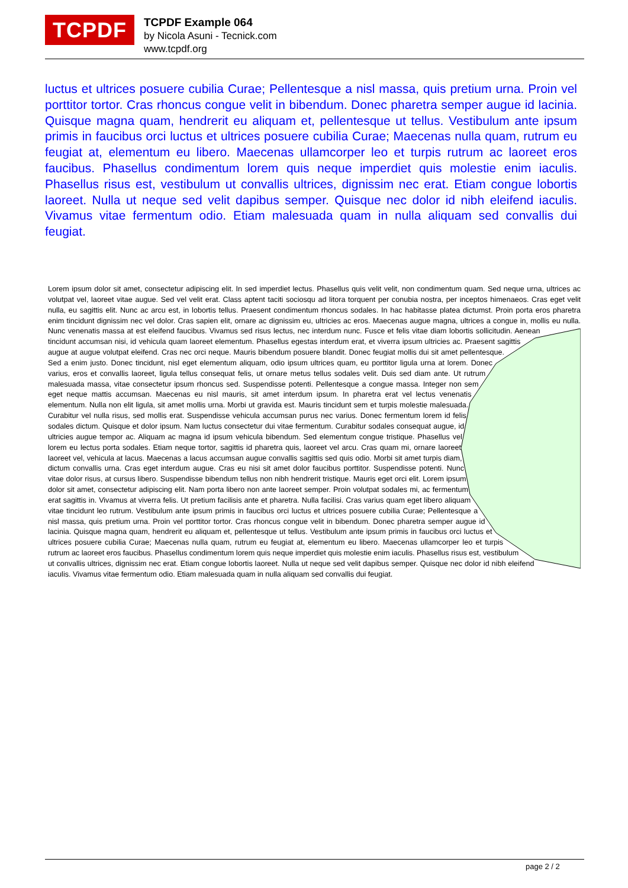TCPDF
TCPDF Example 064
by Nicola Asuni - Tecnick.com
www.tcpdf.org
luctus et ultrices posuere cubilia Curae; Pellentesque a nisl massa, quis pretium urna. Proin vel porttitor tortor. Cras rhoncus congue velit in bibendum. Donec pharetra semper augue id lacinia. Quisque magna quam, hendrerit eu aliquam et, pellentesque ut tellus. Vestibulum ante ipsum primis in faucibus orci luctus et ultrices posuere cubilia Curae; Maecenas nulla quam, rutrum eu feugiat at, elementum eu libero. Maecenas ullamcorper leo et turpis rutrum ac laoreet eros faucibus. Phasellus condimentum lorem quis neque imperdiet quis molestie enim iaculis. Phasellus risus est, vestibulum ut convallis ultrices, dignissim nec erat. Etiam congue lobortis laoreet. Nulla ut neque sed velit dapibus semper. Quisque nec dolor id nibh eleifend iaculis. Vivamus vitae fermentum odio. Etiam malesuada quam in nulla aliquam sed convallis dui feugiat.
Lorem ipsum dolor sit amet, consectetur adipiscing elit. In sed imperdiet lectus. Phasellus quis velit velit, non condimentum quam. Sed neque urna, ultrices ac volutpat vel, laoreet vitae augue. Sed vel velit erat. Class aptent taciti sociosqu ad litora torquent per conubia nostra, per inceptos himenaeos. Cras eget velit nulla, eu sagittis elit. Nunc ac arcu est, in lobortis tellus. Praesent condimentum rhoncus sodales. In hac habitasse platea dictumst. Proin porta eros pharetra enim tincidunt dignissim nec vel dolor. Cras sapien elit, ornare ac dignissim eu, ultricies ac eros. Maecenas augue magna, ultrices a congue in, mollis eu nulla. Nunc venenatis massa at est eleifend faucibus. Vivamus sed risus lectus, nec interdum nunc. Fusce et felis vitae diam lobortis sollicitudin. Aenean tincidunt accumsan nisi, id vehicula quam laoreet elementum. Phasellus egestas interdum erat, et viverra ipsum ultricies ac. Praesent sagittis augue at augue volutpat eleifend. Cras nec orci neque. Mauris bibendum posuere blandit. Donec feugiat mollis dui sit amet pellentesque. Sed a enim justo. Donec tincidunt, nisl eget elementum aliquam, odio ipsum ultrices quam, eu porttitor ligula urna at lorem. Donec varius, eros et convallis laoreet, ligula tellus consequat felis, ut ornare metus tellus sodales velit. Duis sed diam ante. Ut rutrum malesuada massa, vitae consectetur ipsum rhoncus sed. Suspendisse potenti. Pellentesque a congue massa. Integer non sem eget neque mattis accumsan. Maecenas eu nisl mauris, sit amet interdum ipsum. In pharetra erat vel lectus venenatis elementum. Nulla non elit ligula, sit amet mollis urna. Morbi ut gravida est. Mauris tincidunt sem et turpis molestie malesuada. Curabitur vel nulla risus, sed mollis erat. Suspendisse vehicula accumsan purus nec varius. Donec fermentum lorem id felis sodales dictum. Quisque et dolor ipsum. Nam luctus consectetur dui vitae fermentum. Curabitur sodales consequat augue, id ultricies augue tempor ac. Aliquam ac magna id ipsum vehicula bibendum. Sed elementum congue tristique. Phasellus vel lorem eu lectus porta sodales. Etiam neque tortor, sagittis id pharetra quis, laoreet vel arcu. Cras quam mi, ornare laoreet laoreet vel, vehicula at lacus. Maecenas a lacus accumsan augue convallis sagittis sed quis odio. Morbi sit amet turpis diam, dictum convallis urna. Cras eget interdum augue. Cras eu nisi sit amet dolor faucibus porttitor. Suspendisse potenti. Nunc vitae dolor risus, at cursus libero. Suspendisse bibendum tellus non nibh hendrerit tristique. Mauris eget orci elit. Lorem ipsum dolor sit amet, consectetur adipiscing elit. Nam porta libero non ante laoreet semper. Proin volutpat sodales mi, ac fermentum erat sagittis in. Vivamus at viverra felis. Ut pretium facilisis ante et pharetra. Nulla facilisi. Cras varius quam eget libero aliquam vitae tincidunt leo rutrum. Vestibulum ante ipsum primis in faucibus orci luctus et ultrices posuere cubilia Curae; Pellentesque a nisl massa, quis pretium urna. Proin vel porttitor tortor. Cras rhoncus congue velit in bibendum. Donec pharetra semper augue id lacinia. Quisque magna quam, hendrerit eu aliquam et, pellentesque ut tellus. Vestibulum ante ipsum primis in faucibus orci luctus et ultrices posuere cubilia Curae; Maecenas nulla quam, rutrum eu feugiat at, elementum eu libero. Maecenas ullamcorper leo et turpis rutrum ac laoreet eros faucibus. Phasellus condimentum lorem quis neque imperdiet quis molestie enim iaculis. Phasellus risus est, vestibulum ut convallis ultrices, dignissim nec erat. Etiam congue lobortis laoreet. Nulla ut neque sed velit dapibus semper. Quisque nec dolor id nibh eleifend iaculis. Vivamus vitae fermentum odio. Etiam malesuada quam in nulla aliquam sed convallis dui feugiat.
page 2 / 2